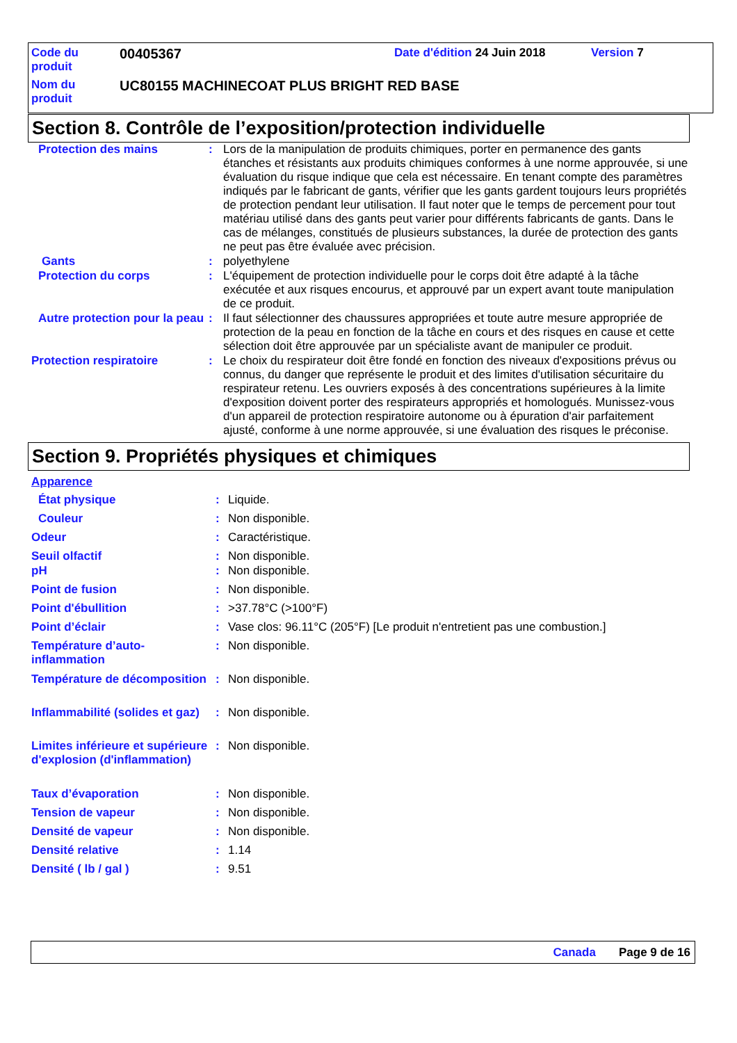| Code du produit | 00405367 | Date d'édition 24 Juin 2018 | Version 7 |
| Nom du produit | UC80155 MACHINECOAT PLUS BRIGHT RED BASE | | |
Section 8. Contrôle de l’exposition/protection individuelle
| Protection des mains | : | Lors de la manipulation de produits chimiques, porter en permanence des gants étanches et résistants aux produits chimiques conformes à une norme approuvée, si une évaluation du risque indique que cela est nécessaire. En tenant compte des paramètres indiqués par le fabricant de gants, vérifier que les gants gardent toujours leurs propriétés de protection pendant leur utilisation. Il faut noter que le temps de percement pour tout matériau utilisé dans des gants peut varier pour différents fabricants de gants. Dans le cas de mélanges, constitués de plusieurs substances, la durée de protection des gants ne peut pas être évaluée avec précision. |
| Gants | : | polyethylene |
| Protection du corps | : | L'équipement de protection individuelle pour le corps doit être adapté à la tâche exécutée et aux risques encourus, et approuvé par un expert avant toute manipulation de ce produit. |
| Autre protection pour la peau | : | Il faut sélectionner des chaussures appropriées et toute autre mesure appropriée de protection de la peau en fonction de la tâche en cours et des risques en cause et cette sélection doit être approuvée par un spécialiste avant de manipuler ce produit. |
| Protection respiratoire | : | Le choix du respirateur doit être fondé en fonction des niveaux d'expositions prévus ou connus, du danger que représente le produit et des limites d'utilisation sécuritaire du respirateur retenu. Les ouvriers exposés à des concentrations supérieures à la limite d'exposition doivent porter des respirateurs appropriés et homologués. Munissez-vous d'un appareil de protection respiratoire autonome ou à épuration d'air parfaitement ajusté, conforme à une norme approuvée, si une évaluation des risques le préconise. |
Section 9. Propriétés physiques et chimiques
| Apparence | | |
| État physique | : | Liquide. |
| Couleur | : | Non disponible. |
| Odeur | : | Caractéristique. |
| Seuil olfactif | : | Non disponible. |
| pH | : | Non disponible. |
| Point de fusion | : | Non disponible. |
| Point d'ébullition | : | >37.78°C (>100°F) |
| Point d’éclair | : | Vase clos: 96.11°C (205°F) [Le produit n'entretient pas une combustion.] |
| Température d’auto-inflammation | : | Non disponible. |
| Température de décomposition | : | Non disponible. |
| Inflammabilité (solides et gaz) | : | Non disponible. |
| Limites inférieure et supérieure d'explosion (d'inflammation) | : | Non disponible. |
| Taux d’évaporation | : | Non disponible. |
| Tension de vapeur | : | Non disponible. |
| Densité de vapeur | : | Non disponible. |
| Densité relative | : | 1.14 |
| Densité ( lb / gal ) | : | 9.51 |
Canada Page 9 de 16